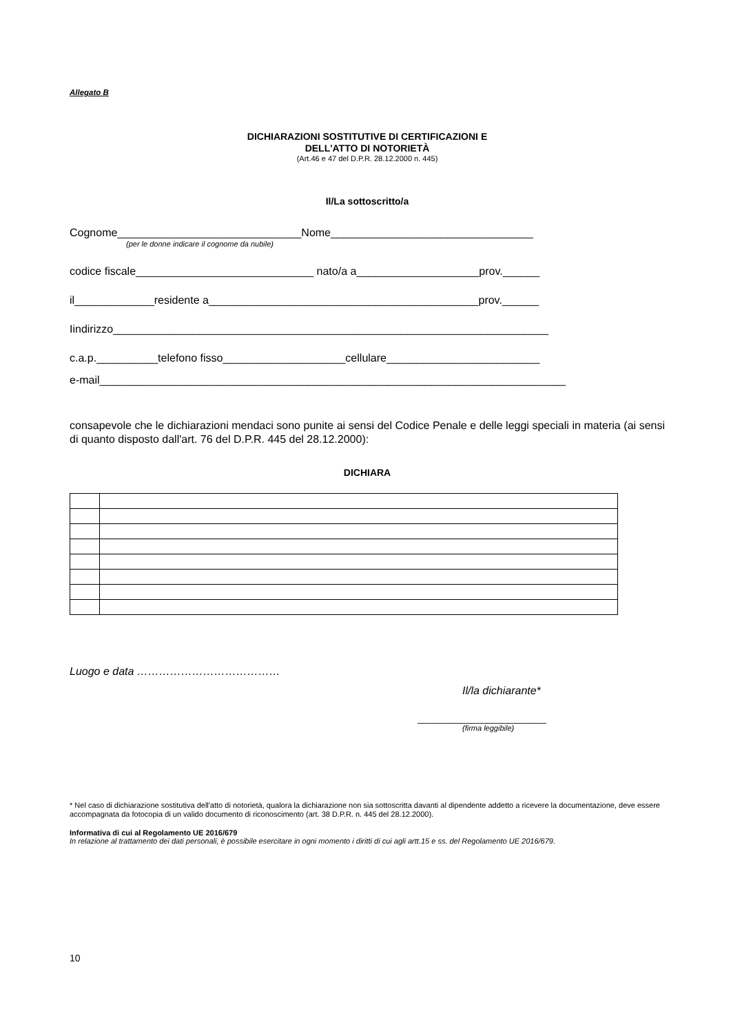Allegato B
DICHIARAZIONI SOSTITUTIVE DI CERTIFICAZIONI E
DELL'ATTO DI NOTORIETÀ
(Art.46 e 47 del D.P.R. 28.12.2000 n. 445)
Il/La sottoscritto/a
Cognome______________________________Nome_________________________________
(per le donne indicare il cognome da nubile)
codice fiscale_____________________________ nato/a a____________________prov.______
il_____________residente a____________________________________________prov.______
Iindirizzo_______________________________________________________________________
c.a.p.__________telefono fisso____________________cellulare_________________________
e-mail____________________________________________________________________________
consapevole che le dichiarazioni mendaci sono punite ai sensi del Codice Penale e delle leggi speciali in materia (ai sensi di quanto disposto dall'art. 76 del D.P.R. 445 del 28.12.2000):
DICHIARA
Luogo e data …………………………………
Il/la dichiarante*
________________________
(firma leggibile)
* Nel caso di dichiarazione sostitutiva dell'atto di notorietà, qualora la dichiarazione non sia sottoscritta davanti al dipendente addetto a ricevere la documentazione, deve essere accompagnata da fotocopia di un valido documento di riconoscimento (art. 38 D.P.R. n. 445 del 28.12.2000).
Informativa di cui al Regolamento UE 2016/679
In relazione al trattamento dei dati personali, è possibile esercitare in ogni momento i diritti di cui agli artt.15 e ss. del Regolamento UE 2016/679.
10